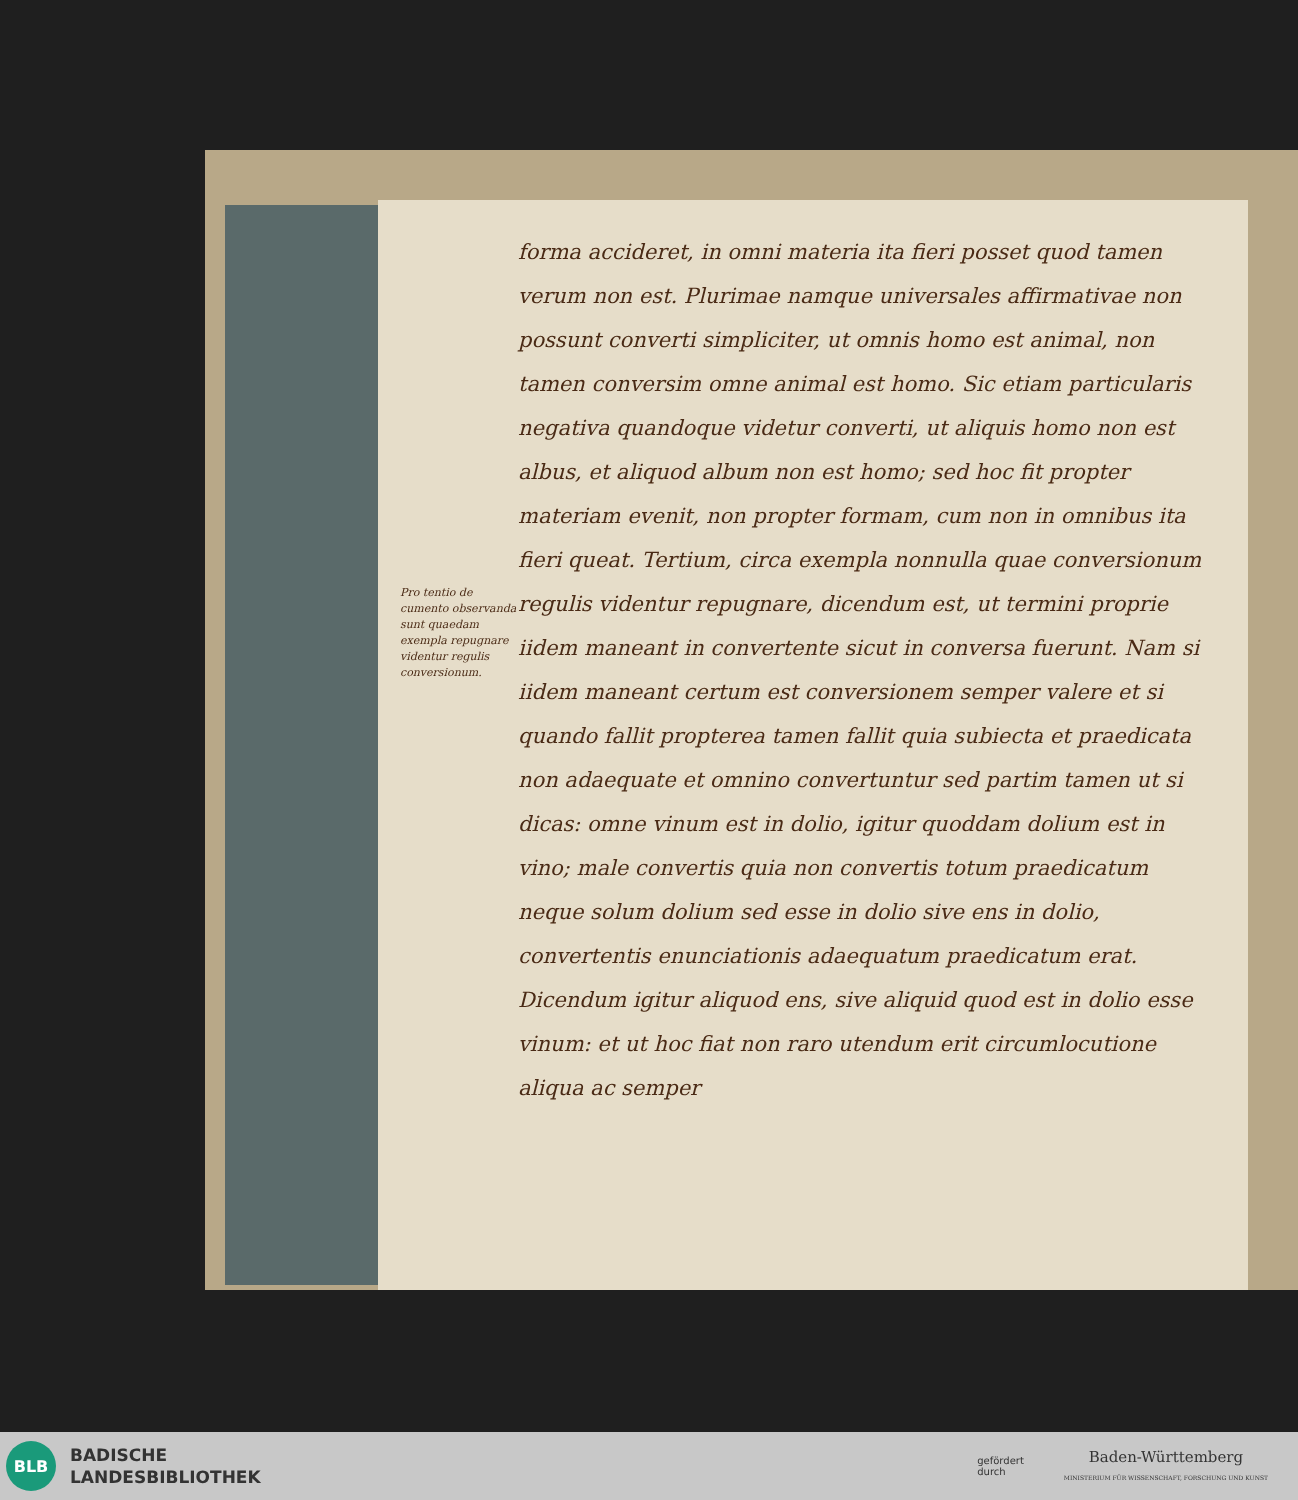Pro tentio de cumento observanda sunt quaedam exempla repugnare videntur regulis conversionum.
forma accideret, in omni materia ita fieri posset quod tamen verum non est. Plurimae namque universales affirmativae non possunt converti simpliciter, ut omnis homo est animal, non tamen conversim omne animal est homo. Sic etiam particularis negativa quandoque videtur converti, ut aliquis homo non est albus, et aliquod album non est homo; sed hoc fit propter materiam evenit, non propter formam, cum non in omnibus ita fieri queat. Tertium, circa exempla nonnulla quae conversionum regulis videntur repugnare, dicendum est, ut termini proprie iidem maneant in convertente sicut in conversa fuerunt. Nam si iidem maneant certum est conversionem semper valere et si quando fallit propterea tamen fallit quia subiecta et praedicata non adaequate et omnino convertuntur sed partim tamen ut si dicas: omne vinum est in dolio, igitur quoddam dolium est in vino; male convertis quia non convertis totum praedicatum neque solum dolium sed esse in dolio sive ens in dolio, convertentis enunciationis adaequatum praedicatum erat. Dicendum igitur aliquod ens, sive aliquid quod est in dolio esse vinum: et ut hoc fiat non raro utendum erit circumlocutione aliqua ac semper
BLB
BADISCHE
LANDESBIBLIOTHEK
gefördert
durch
Baden-Württemberg
MINISTERIUM FÜR WISSENSCHAFT, FORSCHUNG UND KUNST